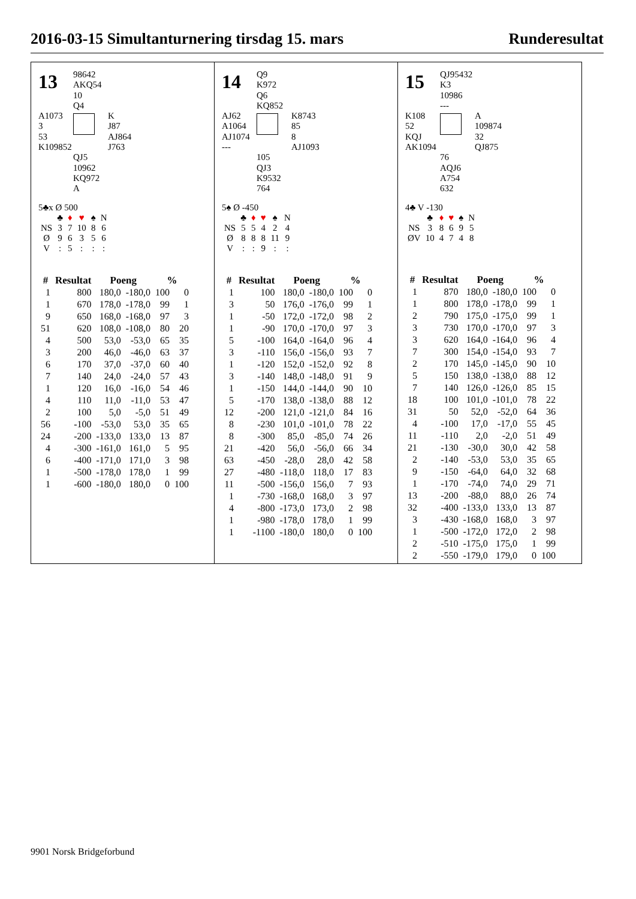2016-03-15 Simultanturnering tirsdag 15. mars Runderesultat
13
98642
AKQ54
10
Q4
A1073
3
53
K109852
K
J87
AJ864
J763
QJ5
10962
KQ972
A
5♣x Ø 500
| | ♣ | ♦ | ♥ | ♠ | N |
| NS | 3 | 7 | 10 | 8 | 6 |
| Ø | 9 | 6 | 3 | 5 | 6 |
| V | : | 5 | : | : | : |
| # | Resultat | Poeng | | % | |
| --- | --- | --- | --- | --- | --- |
| 1 | 800 | 180,0 | -180,0 | 100 | 0 |
| 1 | 670 | 178,0 | -178,0 | 99 | 1 |
| 9 | 650 | 168,0 | -168,0 | 97 | 3 |
| 51 | 620 | 108,0 | -108,0 | 80 | 20 |
| 4 | 500 | 53,0 | -53,0 | 65 | 35 |
| 3 | 200 | 46,0 | -46,0 | 63 | 37 |
| 6 | 170 | 37,0 | -37,0 | 60 | 40 |
| 7 | 140 | 24,0 | -24,0 | 57 | 43 |
| 1 | 120 | 16,0 | -16,0 | 54 | 46 |
| 4 | 110 | 11,0 | -11,0 | 53 | 47 |
| 2 | 100 | 5,0 | -5,0 | 51 | 49 |
| 56 | -100 | -53,0 | 53,0 | 35 | 65 |
| 24 | -200 | -133,0 | 133,0 | 13 | 87 |
| 4 | -300 | -161,0 | 161,0 | 5 | 95 |
| 6 | -400 | -171,0 | 171,0 | 3 | 98 |
| 1 | -500 | -178,0 | 178,0 | 1 | 99 |
| 1 | -600 | -180,0 | 180,0 | 0 | 100 |
14
Q9
K972
Q6
KQ852
AJ62
A1064
AJ1074
---
K8743
85
8
AJ1093
105
QJ3
K9532
764
5♠ Ø -450
| | ♣ | ♦ | ♥ | ♠ | N |
| NS | 5 | 5 | 4 | 2 | 4 |
| Ø | 8 | 8 | 8 | 11 | 9 |
| V | : | : | 9 | : | : |
| # | Resultat | Poeng | | % | |
| --- | --- | --- | --- | --- | --- |
| 1 | 100 | 180,0 | -180,0 | 100 | 0 |
| 3 | 50 | 176,0 | -176,0 | 99 | 1 |
| 1 | -50 | 172,0 | -172,0 | 98 | 2 |
| 1 | -90 | 170,0 | -170,0 | 97 | 3 |
| 5 | -100 | 164,0 | -164,0 | 96 | 4 |
| 3 | -110 | 156,0 | -156,0 | 93 | 7 |
| 1 | -120 | 152,0 | -152,0 | 92 | 8 |
| 3 | -140 | 148,0 | -148,0 | 91 | 9 |
| 1 | -150 | 144,0 | -144,0 | 90 | 10 |
| 5 | -170 | 138,0 | -138,0 | 88 | 12 |
| 12 | -200 | 121,0 | -121,0 | 84 | 16 |
| 8 | -230 | 101,0 | -101,0 | 78 | 22 |
| 8 | -300 | 85,0 | -85,0 | 74 | 26 |
| 21 | -420 | 56,0 | -56,0 | 66 | 34 |
| 63 | -450 | -28,0 | 28,0 | 42 | 58 |
| 27 | -480 | -118,0 | 118,0 | 17 | 83 |
| 11 | -500 | -156,0 | 156,0 | 7 | 93 |
| 1 | -730 | -168,0 | 168,0 | 3 | 97 |
| 4 | -800 | -173,0 | 173,0 | 2 | 98 |
| 1 | -980 | -178,0 | 178,0 | 1 | 99 |
| 1 | -1100 | -180,0 | 180,0 | 0 | 100 |
15
QJ95432
K3
10986
---
K108
52
KQJ
AK1094
A
109874
32
QJ875
76
AQJ6
A754
632
4♣ V -130
| | ♣ | ♦ | ♥ | ♠ | N |
| NS | 3 | 8 | 6 | 9 | 5 |
| ØV | 10 | 4 | 7 | 4 | 8 |
| # | Resultat | Poeng | | % | |
| --- | --- | --- | --- | --- | --- |
| 1 | 870 | 180,0 | -180,0 | 100 | 0 |
| 1 | 800 | 178,0 | -178,0 | 99 | 1 |
| 2 | 790 | 175,0 | -175,0 | 99 | 1 |
| 3 | 730 | 170,0 | -170,0 | 97 | 3 |
| 3 | 620 | 164,0 | -164,0 | 96 | 4 |
| 7 | 300 | 154,0 | -154,0 | 93 | 7 |
| 2 | 170 | 145,0 | -145,0 | 90 | 10 |
| 5 | 150 | 138,0 | -138,0 | 88 | 12 |
| 7 | 140 | 126,0 | -126,0 | 85 | 15 |
| 18 | 100 | 101,0 | -101,0 | 78 | 22 |
| 31 | 50 | 52,0 | -52,0 | 64 | 36 |
| 4 | -100 | 17,0 | -17,0 | 55 | 45 |
| 11 | -110 | 2,0 | -2,0 | 51 | 49 |
| 21 | -130 | -30,0 | 30,0 | 42 | 58 |
| 2 | -140 | -53,0 | 53,0 | 35 | 65 |
| 9 | -150 | -64,0 | 64,0 | 32 | 68 |
| 1 | -170 | -74,0 | 74,0 | 29 | 71 |
| 13 | -200 | -88,0 | 88,0 | 26 | 74 |
| 32 | -400 | -133,0 | 133,0 | 13 | 87 |
| 3 | -430 | -168,0 | 168,0 | 3 | 97 |
| 1 | -500 | -172,0 | 172,0 | 2 | 98 |
| 2 | -510 | -175,0 | 175,0 | 1 | 99 |
| 2 | -550 | -179,0 | 179,0 | 0 | 100 |
9901 Norsk Bridgeforbund